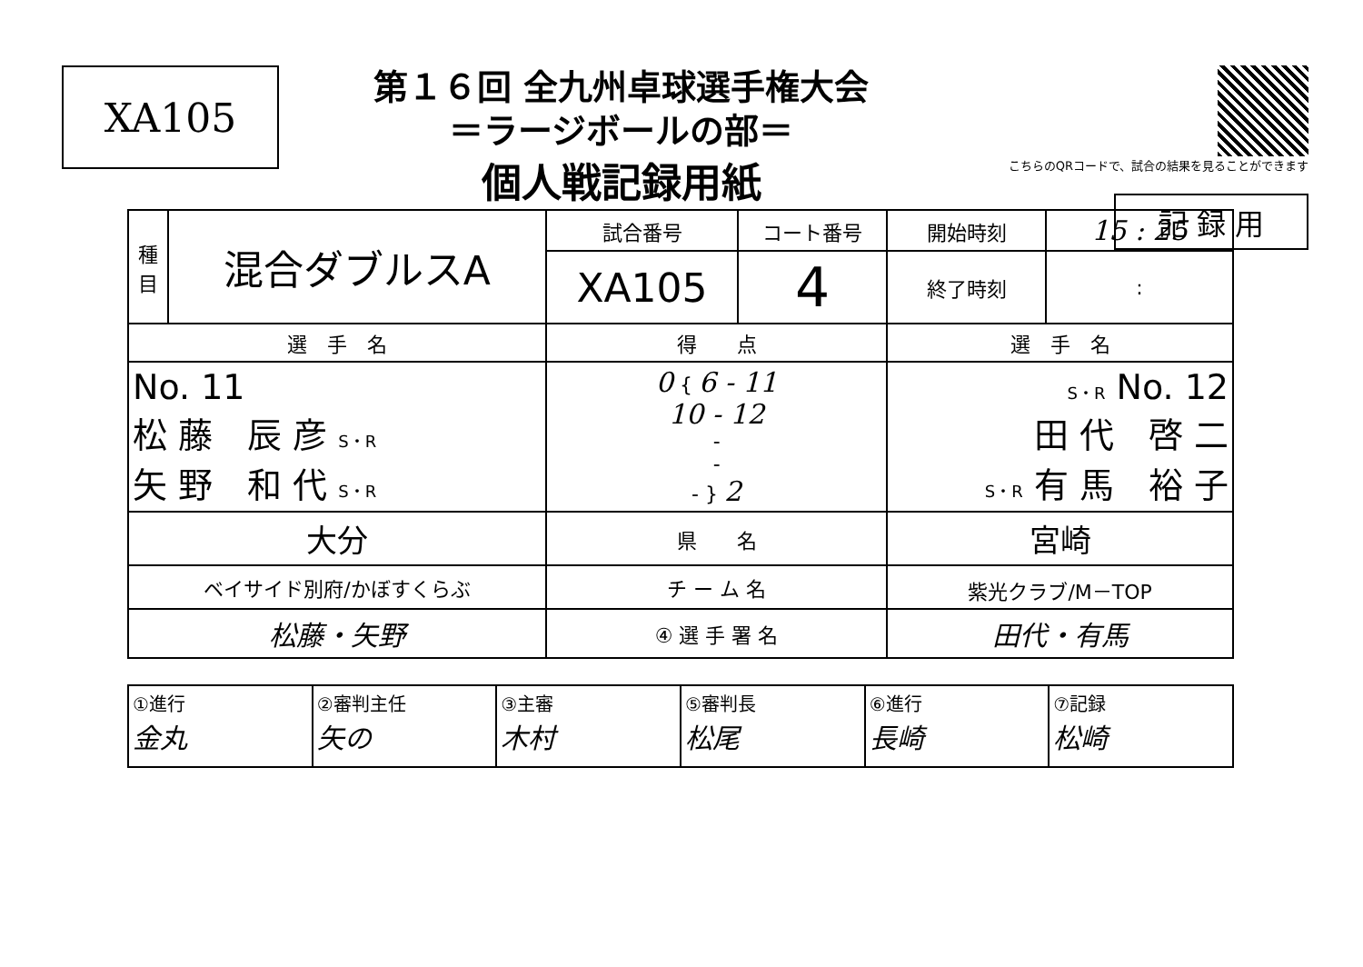XA105
第１６回 全九州卓球選手権大会
＝ラージボールの部＝
個人戦記録用紙
こちらのQRコードで、試合の結果を見ることができます
記 録 用
| 種 目 | 混合ダブルスA | 試合番号 | コート番号 | 開始時刻 | 15 : 25 |
| | | XA105 | 4 | 終了時刻 | : |
| 選 手 名 | | 得 点 | | 選 手 名 | |
| No. 11 松 藤 辰 彦 S・R 矢 野 和 代 S・R | | 0 { 6 - 11 10 - 12 - - - } 2 | | S・R No. 12 田 代 啓 二 S・R 有 馬 裕 子 | |
| 大分 | | 県 名 | | 宮崎 | |
| ベイサイド別府/かぼすくらぶ | | チ ー ム 名 | | 紫光クラブ/M－TOP | |
| 松藤・矢野 | | ④ 選 手 署 名 | | 田代・有馬 | |
| ①進行 金丸 | ②審判主任 矢の | ③主審 木村 | ⑤審判長 松尾 | ⑥進行 長崎 | ⑦記録 松崎 |